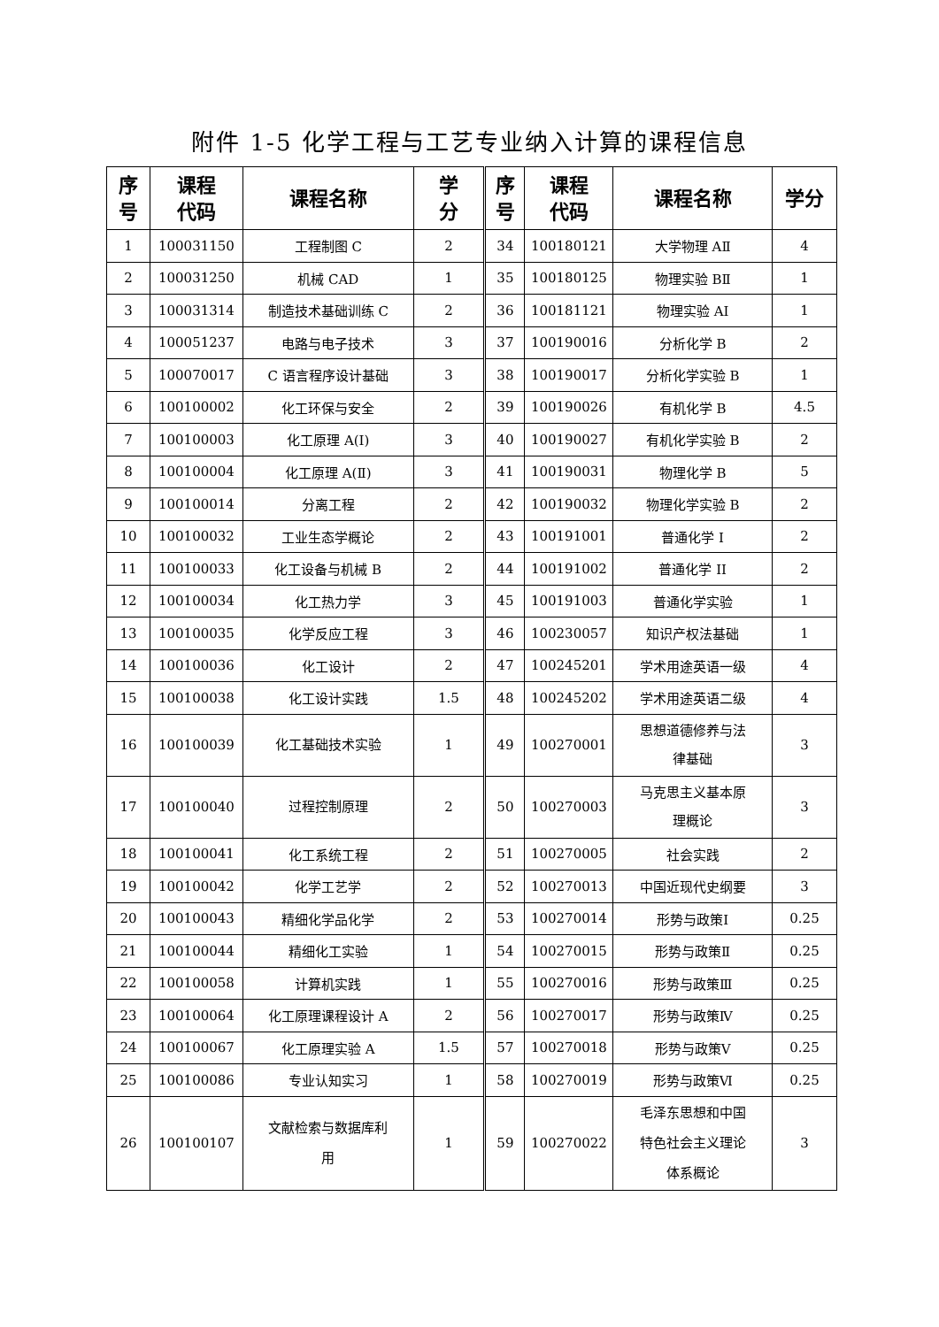附件 1-5 化学工程与工艺专业纳入计算的课程信息
| 序 号 | 课程 代码 | 课程名称 | 学 分 | 序 号 | 课程 代码 | 课程名称 | 学分 |
| --- | --- | --- | --- | --- | --- | --- | --- |
| 1 | 100031150 | 工程制图 C | 2 | 34 | 100180121 | 大学物理 AⅡ | 4 |
| 2 | 100031250 | 机械 CAD | 1 | 35 | 100180125 | 物理实验 BⅡ | 1 |
| 3 | 100031314 | 制造技术基础训练 C | 2 | 36 | 100181121 | 物理实验 AⅠ | 1 |
| 4 | 100051237 | 电路与电子技术 | 3 | 37 | 100190016 | 分析化学 B | 2 |
| 5 | 100070017 | C 语言程序设计基础 | 3 | 38 | 100190017 | 分析化学实验 B | 1 |
| 6 | 100100002 | 化工环保与安全 | 2 | 39 | 100190026 | 有机化学 B | 4.5 |
| 7 | 100100003 | 化工原理 A(Ⅰ) | 3 | 40 | 100190027 | 有机化学实验 B | 2 |
| 8 | 100100004 | 化工原理 A(Ⅱ) | 3 | 41 | 100190031 | 物理化学 B | 5 |
| 9 | 100100014 | 分离工程 | 2 | 42 | 100190032 | 物理化学实验 B | 2 |
| 10 | 100100032 | 工业生态学概论 | 2 | 43 | 100191001 | 普通化学 I | 2 |
| 11 | 100100033 | 化工设备与机械 B | 2 | 44 | 100191002 | 普通化学 II | 2 |
| 12 | 100100034 | 化工热力学 | 3 | 45 | 100191003 | 普通化学实验 | 1 |
| 13 | 100100035 | 化学反应工程 | 3 | 46 | 100230057 | 知识产权法基础 | 1 |
| 14 | 100100036 | 化工设计 | 2 | 47 | 100245201 | 学术用途英语一级 | 4 |
| 15 | 100100038 | 化工设计实践 | 1.5 | 48 | 100245202 | 学术用途英语二级 | 4 |
| 16 | 100100039 | 化工基础技术实验 | 1 | 49 | 100270001 | 思想道德修养与法 律基础 | 3 |
| 17 | 100100040 | 过程控制原理 | 2 | 50 | 100270003 | 马克思主义基本原 理概论 | 3 |
| 18 | 100100041 | 化工系统工程 | 2 | 51 | 100270005 | 社会实践 | 2 |
| 19 | 100100042 | 化学工艺学 | 2 | 52 | 100270013 | 中国近现代史纲要 | 3 |
| 20 | 100100043 | 精细化学品化学 | 2 | 53 | 100270014 | 形势与政策Ⅰ | 0.25 |
| 21 | 100100044 | 精细化工实验 | 1 | 54 | 100270015 | 形势与政策Ⅱ | 0.25 |
| 22 | 100100058 | 计算机实践 | 1 | 55 | 100270016 | 形势与政策Ⅲ | 0.25 |
| 23 | 100100064 | 化工原理课程设计 A | 2 | 56 | 100270017 | 形势与政策Ⅳ | 0.25 |
| 24 | 100100067 | 化工原理实验 A | 1.5 | 57 | 100270018 | 形势与政策Ⅴ | 0.25 |
| 25 | 100100086 | 专业认知实习 | 1 | 58 | 100270019 | 形势与政策Ⅵ | 0.25 |
| 26 | 100100107 | 文献检索与数据库利 用 | 1 | 59 | 100270022 | 毛泽东思想和中国 特色社会主义理论 体系概论 | 3 |